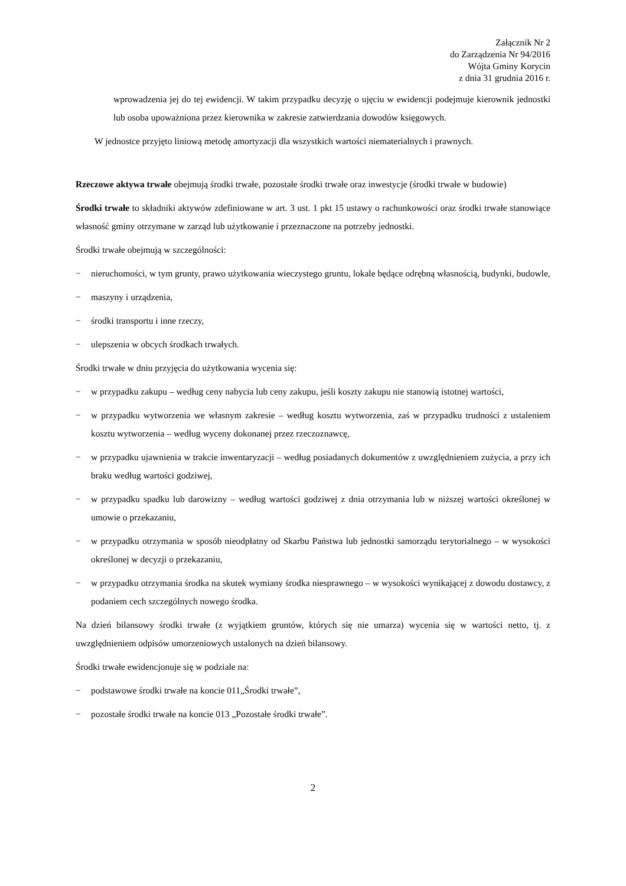Załącznik Nr 2
do Zarządzenia Nr 94/2016
Wójta Gminy Korycin
z dnia 31 grudnia 2016 r.
wprowadzenia jej do tej ewidencji. W takim przypadku decyzję o ujęciu w ewidencji podejmuje kierownik jednostki lub osoba upoważniona przez kierownika w zakresie zatwierdzania dowodów księgowych.
W jednostce przyjęto liniową metodę amortyzacji dla wszystkich wartości niematerialnych i prawnych.
Rzeczowe aktywa trwałe obejmują środki trwałe, pozostałe środki trwałe oraz inwestycje (środki trwałe w budowie)
Środki trwałe to składniki aktywów zdefiniowane w art. 3 ust. 1 pkt 15 ustawy o rachunkowości oraz środki trwałe stanowiące własność gminy otrzymane w zarząd lub użytkowanie i przeznaczone na potrzeby jednostki.
Środki trwałe obejmują w szczególności:
− nieruchomości, w tym grunty, prawo użytkowania wieczystego gruntu, lokale będące odrębną własnością, budynki, budowle,
− maszyny i urządzenia,
− środki transportu i inne rzeczy,
− ulepszenia w obcych środkach trwałych.
Środki trwałe w dniu przyjęcia do użytkowania wycenia się:
− w przypadku zakupu – według ceny nabycia lub ceny zakupu, jeśli koszty zakupu nie stanowią istotnej wartości,
− w przypadku wytworzenia we własnym zakresie – według kosztu wytworzenia, zaś w przypadku trudności z ustaleniem kosztu wytworzenia – według wyceny dokonanej przez rzeczoznawcę,
− w przypadku ujawnienia w trakcie inwentaryzacji – według posiadanych dokumentów z uwzględnieniem zużycia, a przy ich braku według wartości godziwej,
− w przypadku spadku lub darowizny – według wartości godziwej z dnia otrzymania lub w niższej wartości określonej w umowie o przekazaniu,
− w przypadku otrzymania w sposób nieodpłatny od Skarbu Państwa lub jednostki samorządu terytorialnego – w wysokości określonej w decyzji o przekazaniu,
− w przypadku otrzymania środka na skutek wymiany środka niesprawnego – w wysokości wynikającej z dowodu dostawcy, z podaniem cech szczególnych nowego środka.
Na dzień bilansowy środki trwałe (z wyjątkiem gruntów, których się nie umarza) wycenia się w wartości netto, tj. z uwzględnieniem odpisów umorzeniowych ustalonych na dzień bilansowy.
Środki trwałe ewidencjonuje się w podziale na:
− podstawowe środki trwałe na koncie 011„Środki trwałe”,
− pozostałe środki trwałe na koncie 013 „Pozostałe środki trwałe”.
2